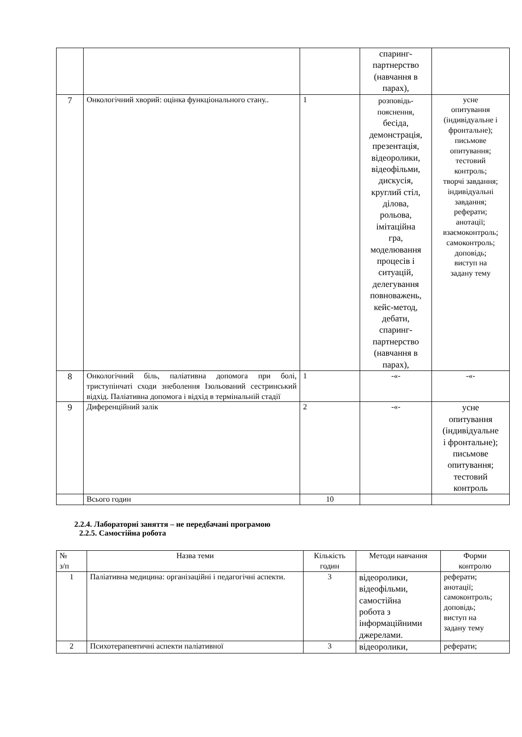| | | | спаринг- партнерство (навчання в парах), | |
| 7 | Онкологічний хворий: оцінка функціонального стану.. | 1 | розповідь- пояснення, бесіда, демонстрація, презентація, відеоролики, відеофільми, дискусія, круглий стіл, ділова, рольова, імітаційна гра, моделювання процесів і ситуацій, делегування повноважень, кейс-метод, дебати, спаринг- партнерство (навчання в парах), | усне опитування (індивідуальне і фронтальне); письмове опитування; тестовий контроль; творчі завдання; індивідуальні завдання; реферати; анотації; взаємоконтроль; самоконтроль; доповідь; виступ на задану тему |
| 8 | Онкологічний біль, паліативна допомога при болі, триступінчаті сходи знеболення Ізольований сестринський відхід. Паліативна допомога і відхід в термінальній стадії | 1 | -«- | -«- |
| 9 | Диференційний залік | 2 | -«- | усне опитування (індивідуальне і фронтальне); письмове опитування; тестовий контроль |
| | Всього годин | 10 | | |
2.2.4. Лабораторні заняття – не передбачані програмою
2.2.5. Самостійна робота
| № з/п | Назва теми | Кількість годин | Методи навчання | Форми контролю |
| --- | --- | --- | --- | --- |
| 1 | Паліативна медицина: організаційні і педагогічні аспекти. | 3 | відеоролики, відеофільми, самостійна робота з інформаційними джерелами. | реферати; анотації; самоконтроль; доповідь; виступ на задану тему |
| 2 | Психотерапевтичні аспекти паліативної | 3 | відеоролики, | реферати; |